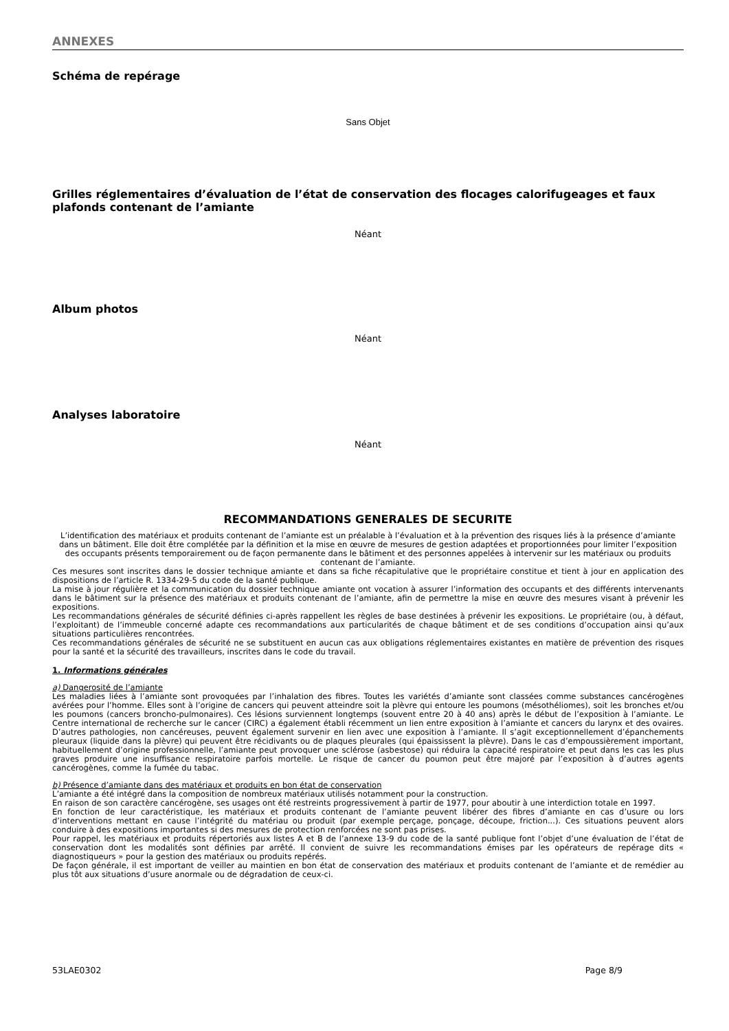ANNEXES
Schéma de repérage
Sans Objet
Grilles réglementaires d’évaluation de l’état de conservation des flocages calorifugeages et faux plafonds contenant de l’amiante
Néant
Album photos
Néant
Analyses laboratoire
Néant
RECOMMANDATIONS GENERALES DE SECURITE
L’identification des matériaux et produits contenant de l’amiante est un préalable à l’évaluation et à la prévention des risques liés à la présence d’amiante dans un bâtiment. Elle doit être complétée par la définition et la mise en œuvre de mesures de gestion adaptées et proportionnées pour limiter l’exposition des occupants présents temporairement ou de façon permanente dans le bâtiment et des personnes appelées à intervenir sur les matériaux ou produits contenant de l’amiante.
Ces mesures sont inscrites dans le dossier technique amiante et dans sa fiche récapitulative que le propriétaire constitue et tient à jour en application des dispositions de l’article R. 1334-29-5 du code de la santé publique.
La mise à jour régulière et la communication du dossier technique amiante ont vocation à assurer l’information des occupants et des différents intervenants dans le bâtiment sur la présence des matériaux et produits contenant de l’amiante, afin de permettre la mise en œuvre des mesures visant à prévenir les expositions.
Les recommandations générales de sécurité définies ci-après rappellent les règles de base destinées à prévenir les expositions. Le propriétaire (ou, à défaut, l’exploitant) de l’immeuble concerné adapte ces recommandations aux particularités de chaque bâtiment et de ses conditions d’occupation ainsi qu’aux situations particulières rencontrées.
Ces recommandations générales de sécurité ne se substituent en aucun cas aux obligations réglementaires existantes en matière de prévention des risques pour la santé et la sécurité des travailleurs, inscrites dans le code du travail.
1. Informations générales
a) Dangerosité de l’amiante
Les maladies liées à l’amiante sont provoquées par l’inhalation des fibres. Toutes les variétés d’amiante sont classées comme substances cancérogènes avérées pour l’homme. Elles sont à l’origine de cancers qui peuvent atteindre soit la plèvre qui entoure les poumons (mésothéliomes), soit les bronches et/ou les poumons (cancers broncho-pulmonaires). Ces lésions surviennent longtemps (souvent entre 20 à 40 ans) après le début de l’exposition à l’amiante. Le Centre international de recherche sur le cancer (CIRC) a également établi récemment un lien entre exposition à l’amiante et cancers du larynx et des ovaires. D’autres pathologies, non cancéreuses, peuvent également survenir en lien avec une exposition à l’amiante. Il s’agit exceptionnellement d’épanchements pleuraux (liquide dans la plèvre) qui peuvent être récidivants ou de plaques pleurales (qui épaississent la plèvre). Dans le cas d’empoussièrement important, habituellement d’origine professionnelle, l’amiante peut provoquer une sclérose (asbestose) qui réduira la capacité respiratoire et peut dans les cas les plus graves produire une insuffisance respiratoire parfois mortelle. Le risque de cancer du poumon peut être majoré par l’exposition à d’autres agents cancérogènes, comme la fumée du tabac.
b) Présence d’amiante dans des matériaux et produits en bon état de conservation
L’amiante a été intégré dans la composition de nombreux matériaux utilisés notamment pour la construction.
En raison de son caractère cancérogène, ses usages ont été restreints progressivement à partir de 1977, pour aboutir à une interdiction totale en 1997.
En fonction de leur caractéristique, les matériaux et produits contenant de l’amiante peuvent libérer des fibres d’amiante en cas d’usure ou lors d’interventions mettant en cause l’intégrité du matériau ou produit (par exemple perçage, ponçage, découpe, friction...). Ces situations peuvent alors conduire à des expositions importantes si des mesures de protection renforcées ne sont pas prises.
Pour rappel, les matériaux et produits répertoriés aux listes A et B de l’annexe 13-9 du code de la santé publique font l’objet d’une évaluation de l’état de conservation dont les modalités sont définies par arrêté. Il convient de suivre les recommandations émises par les opérateurs de repérage dits « diagnostiqueurs » pour la gestion des matériaux ou produits repérés.
De façon générale, il est important de veiller au maintien en bon état de conservation des matériaux et produits contenant de l’amiante et de remédier au plus tôt aux situations d’usure anormale ou de dégradation de ceux-ci.
53LAE0302 Page 8/9